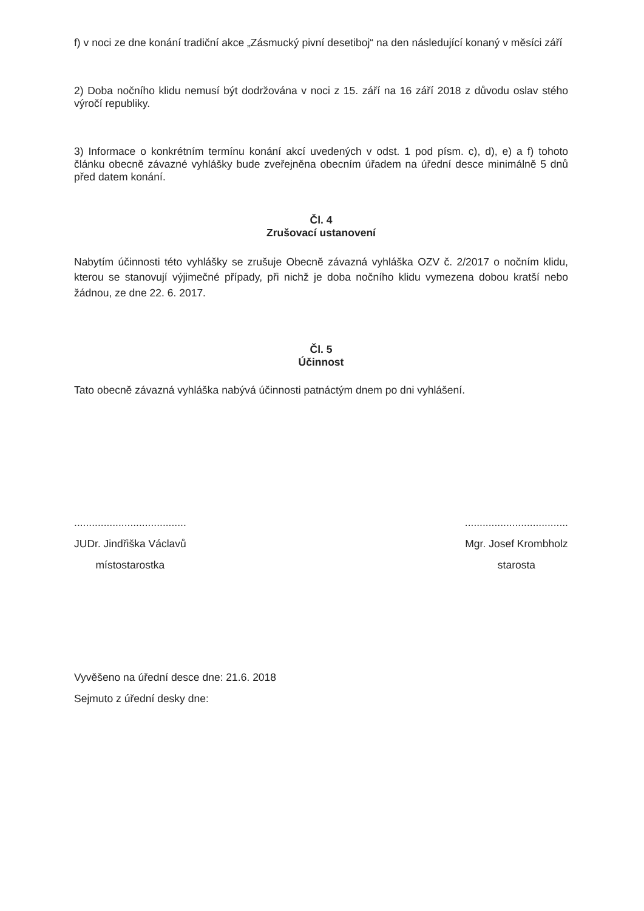f) v noci ze dne konání tradiční akce „Zásmucký pivní desetiboj“ na den následující konaný v měsíci září
2) Doba nočního klidu nemusí být dodržována v noci z 15. září na 16 září 2018 z důvodu oslav stého výročí republiky.
3) Informace o konkrétním termínu konání akcí uvedených v odst. 1 pod písm. c), d), e) a f) tohoto článku obecně závazné vyhlášky bude zveřejněna obecním úřadem na úřední desce minimálně 5 dnů před datem konání.
Čl. 4
Zrušovací ustanovení
Nabytím účinnosti této vyhlášky se zrušuje Obecně závazná vyhláška OZV č. 2/2017 o nočním klidu, kterou se stanovují výjimečné případy, při nichž je doba nočního klidu vymezena dobou kratší nebo žádnou, ze dne 22. 6. 2017.
Čl. 5
Účinnost
Tato obecně závazná vyhláška nabývá účinnosti patnáctým dnem po dni vyhlášení.
......................................
JUDr. Jindřiška Václavů
místostarostka
...................................
Mgr. Josef Krombholz
starosta
Vyvěšeno na úřední desce dne: 21.6. 2018
Sejmuto z úřední desky dne: